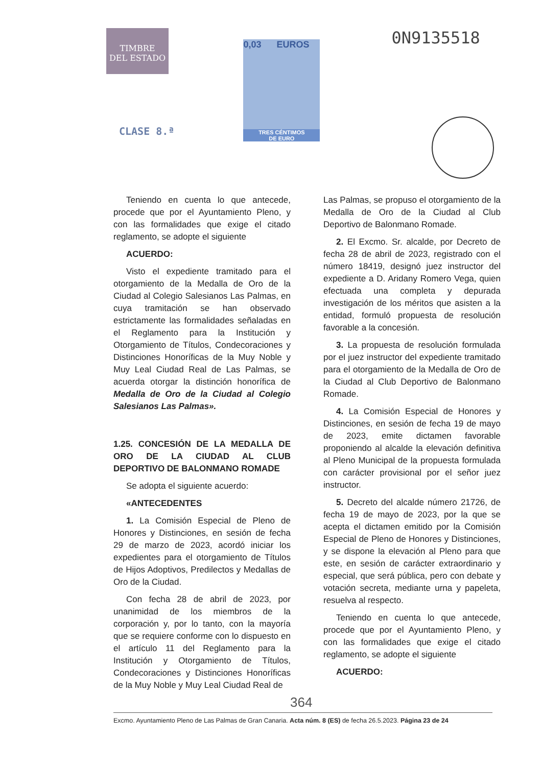TIMBRE
DEL ESTADO
CLASE 8.ª
0,03 EUROS
TRES CÉNTIMOS
DE EURO
0N9135518
Teniendo en cuenta lo que antecede, procede que por el Ayuntamiento Pleno, y con las formalidades que exige el citado reglamento, se adopte el siguiente
ACUERDO:
Visto el expediente tramitado para el otorgamiento de la Medalla de Oro de la Ciudad al Colegio Salesianos Las Palmas, en cuya tramitación se han observado estrictamente las formalidades señaladas en el Reglamento para la Institución y Otorgamiento de Títulos, Condecoraciones y Distinciones Honoríficas de la Muy Noble y Muy Leal Ciudad Real de Las Palmas, se acuerda otorgar la distinción honorífica de Medalla de Oro de la Ciudad al Colegio Salesianos Las Palmas».
1.25. CONCESIÓN DE LA MEDALLA DE ORO DE LA CIUDAD AL CLUB DEPORTIVO DE BALONMANO ROMADE
Se adopta el siguiente acuerdo:
«ANTECEDENTES
1. La Comisión Especial de Pleno de Honores y Distinciones, en sesión de fecha 29 de marzo de 2023, acordó iniciar los expedientes para el otorgamiento de Títulos de Hijos Adoptivos, Predilectos y Medallas de Oro de la Ciudad.
Con fecha 28 de abril de 2023, por unanimidad de los miembros de la corporación y, por lo tanto, con la mayoría que se requiere conforme con lo dispuesto en el artículo 11 del Reglamento para la Institución y Otorgamiento de Títulos, Condecoraciones y Distinciones Honoríficas de la Muy Noble y Muy Leal Ciudad Real de
Las Palmas, se propuso el otorgamiento de la Medalla de Oro de la Ciudad al Club Deportivo de Balonmano Romade.
2. El Excmo. Sr. alcalde, por Decreto de fecha 28 de abril de 2023, registrado con el número 18419, designó juez instructor del expediente a D. Aridany Romero Vega, quien efectuada una completa y depurada investigación de los méritos que asisten a la entidad, formuló propuesta de resolución favorable a la concesión.
3. La propuesta de resolución formulada por el juez instructor del expediente tramitado para el otorgamiento de la Medalla de Oro de la Ciudad al Club Deportivo de Balonmano Romade.
4. La Comisión Especial de Honores y Distinciones, en sesión de fecha 19 de mayo de 2023, emite dictamen favorable proponiendo al alcalde la elevación definitiva al Pleno Municipal de la propuesta formulada con carácter provisional por el señor juez instructor.
5. Decreto del alcalde número 21726, de fecha 19 de mayo de 2023, por la que se acepta el dictamen emitido por la Comisión Especial de Pleno de Honores y Distinciones, y se dispone la elevación al Pleno para que este, en sesión de carácter extraordinario y especial, que será pública, pero con debate y votación secreta, mediante urna y papeleta, resuelva al respecto.
Teniendo en cuenta lo que antecede, procede que por el Ayuntamiento Pleno, y con las formalidades que exige el citado reglamento, se adopte el siguiente
ACUERDO:
364
Excmo. Ayuntamiento Pleno de Las Palmas de Gran Canaria. Acta núm. 8 (ES) de fecha 26.5.2023. Página 23 de 24